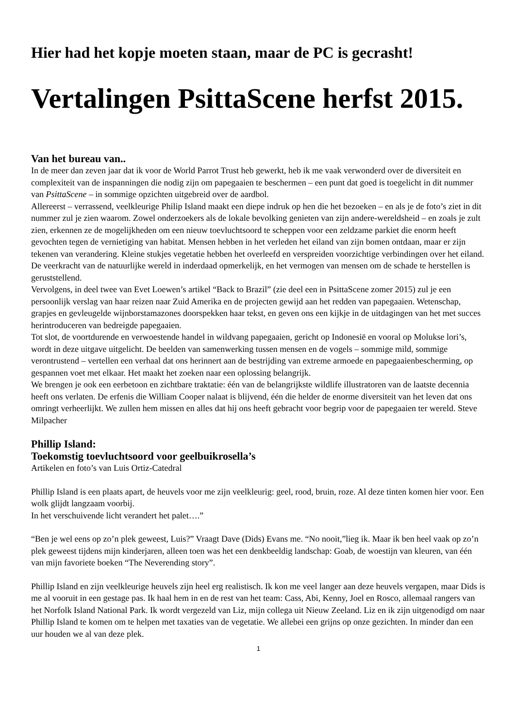Hier had het kopje moeten staan, maar de PC is gecrasht!
Vertalingen PsittaScene herfst 2015.
Van het bureau van..
In de meer dan zeven jaar dat ik voor de World Parrot Trust heb gewerkt, heb ik me vaak verwonderd over de diversiteit en complexiteit van de inspanningen die nodig zijn om papegaaien te beschermen – een punt dat goed is toegelicht in dit nummer van PsittaScene – in sommige opzichten uitgebreid over de aardbol.
Allereerst – verrassend, veelkleurige Philip Island maakt een diepe indruk op hen die het bezoeken – en als je de foto’s ziet in dit nummer zul je zien waarom. Zowel onderzoekers als de lokale bevolking genieten van zijn andere-wereldsheid – en zoals je zult zien, erkennen ze de mogelijkheden om een nieuw toevluchtsoord te scheppen voor een zeldzame parkiet die enorm heeft gevochten tegen de vernietiging van habitat. Mensen hebben in het verleden het eiland van zijn bomen ontdaan, maar er zijn tekenen van verandering. Kleine stukjes vegetatie hebben het overleefd en verspreiden voorzichtige verbindingen over het eiland. De veerkracht van de natuurlijke wereld in inderdaad opmerkelijk, en het vermogen van mensen om de schade te herstellen is geruststellend.
Vervolgens, in deel twee van Evet Loewen’s artikel “Back to Brazil” (zie deel een in PsittaScene zomer 2015) zul je een persoonlijk verslag van haar reizen naar Zuid Amerika en de projecten gewijd aan het redden van papegaaien. Wetenschap, grapjes en gevleugelde wijnborstamazones doorspekken haar tekst, en geven ons een kijkje in de uitdagingen van het met succes herintroduceren van bedreigde papegaaien.
Tot slot, de voortdurende en verwoestende handel in wildvang papegaaien, gericht op Indonesië en vooral op Molukse lori’s, wordt in deze uitgave uitgelicht. De beelden van samenwerking tussen mensen en de vogels – sommige mild, sommige verontrustend – vertellen een verhaal dat ons herinnert aan de bestrijding van extreme armoede en papegaaienbescherming, op gespannen voet met elkaar. Het maakt het zoeken naar een oplossing belangrijk.
We brengen je ook een eerbetoon en zichtbare traktatie: één van de belangrijkste wildlife illustratoren van de laatste decennia heeft ons verlaten. De erfenis die William Cooper nalaat is blijvend, één die helder de enorme diversiteit van het leven dat ons omringt verheerlijkt. We zullen hem missen en alles dat hij ons heeft gebracht voor begrip voor de papegaaien ter wereld. Steve Milpacher
Phillip Island:
Toekomstig toevluchtsoord voor geelbuikrosella’s
Artikelen en foto’s van Luis Ortiz-Catedral
Phillip Island is een plaats apart, de heuvels voor me zijn veelkleurig: geel, rood, bruin, roze. Al deze tinten komen hier voor. Een wolk glijdt langzaam voorbij.
In het verschuivende licht verandert het palet….”
“Ben je wel eens op zo’n plek geweest, Luis?” Vraagt Dave (Dids) Evans me. “No nooit,”lieg ik. Maar ik ben heel vaak op zo’n plek geweest tijdens mijn kinderjaren, alleen toen was het een denkbeeldig landschap: Goab, de woestijn van kleuren, van één van mijn favoriete boeken “The Neverending story”.
Phillip Island en zijn veelkleurige heuvels zijn heel erg realistisch. Ik kon me veel langer aan deze heuvels vergapen, maar Dids is me al vooruit in een gestage pas. Ik haal hem in en de rest van het team: Cass, Abi, Kenny, Joel en Rosco, allemaal rangers van het Norfolk Island National Park. Ik wordt vergezeld van Liz, mijn collega uit Nieuw Zeeland. Liz en ik zijn uitgenodigd om naar Phillip Island te komen om te helpen met taxaties van de vegetatie. We allebei een grijns op onze gezichten. In minder dan een uur houden we al van deze plek.
1